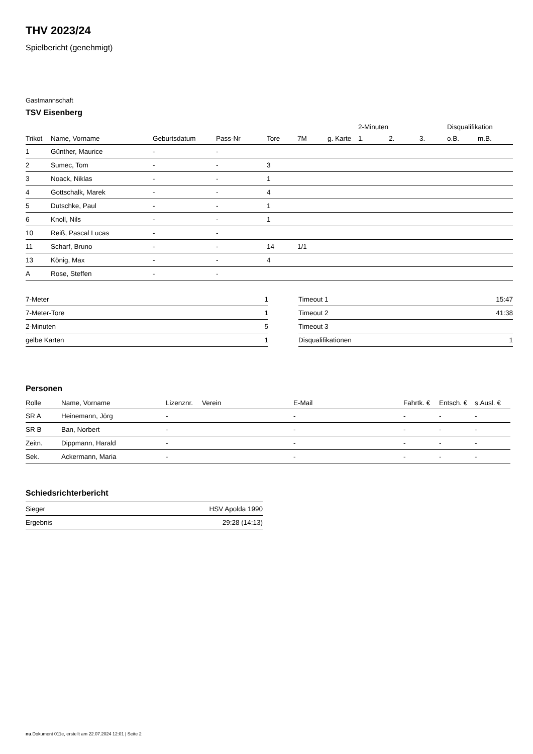THV 2023/24
Spielbericht (genehmigt)
Gastmannschaft
TSV Eisenberg
| | | | | | | | 2-Minuten | | | Disqualifikation | |
| --- | --- | --- | --- | --- | --- | --- | --- | --- | --- | --- | --- |
| Trikot | Name, Vorname | Geburtsdatum | Pass-Nr | Tore | 7M | g. Karte | 1. | 2. | 3. | o.B. | m.B. |
| 1 | Günther, Maurice | - | - | | | | | | | | |
| 2 | Sumec, Tom | - | - | 3 | | | | | | | |
| 3 | Noack, Niklas | - | - | 1 | | | | | | | |
| 4 | Gottschalk, Marek | - | - | 4 | | | | | | | |
| 5 | Dutschke, Paul | - | - | 1 | | | | | | | |
| 6 | Knoll, Nils | - | - | 1 | | | | | | | |
| 10 | Reiß, Pascal Lucas | - | - | | | | | | | | |
| 11 | Scharf, Bruno | - | - | 14 | 1/1 | | | | | | |
| 13 | König, Max | - | - | 4 | | | | | | | |
| A | Rose, Steffen | - | - | | | | | | | | |
| 7-Meter | 1 |
| 7-Meter-Tore | 1 |
| 2-Minuten | 5 |
| gelbe Karten | 1 |
| Timeout 1 | 15:47 |
| Timeout 2 | 41:38 |
| Timeout 3 | |
| Disqualifikationen | 1 |
Personen
| Rolle | Name, Vorname | Lizenznr. | Verein | E-Mail | Fahrtk. € | Entsch. € | s.Ausl. € |
| --- | --- | --- | --- | --- | --- | --- | --- |
| SR A | Heinemann, Jörg | - | | - | - | - | - |
| SR B | Ban, Norbert | - | | - | - | - | - |
| Zeitn. | Dippmann, Harald | - | | - | - | - | - |
| Sek. | Ackermann, Maria | - | | - | - | - | - |
Schiedsrichterbericht
| Sieger | HSV Apolda 1990 |
| Ergebnis | 29:28 (14:13) |
nu.Dokument 011e, erstellt am 22.07.2024 12:01 | Seite 2